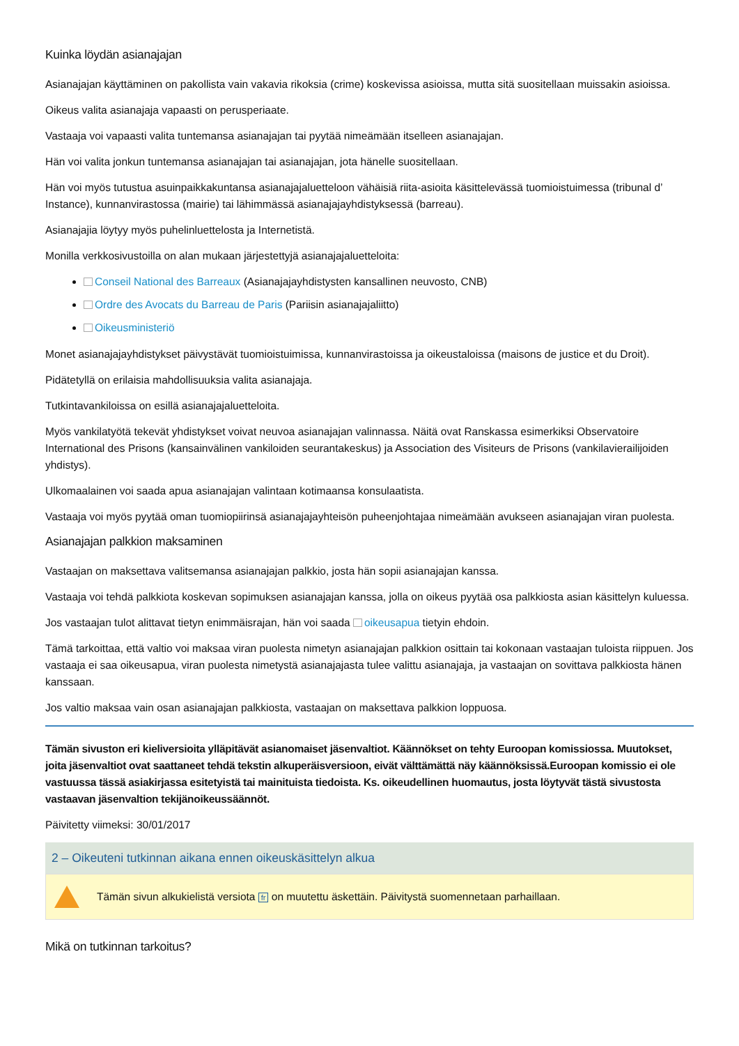Kuinka löydän asianajajan
Asianajajan käyttäminen on pakollista vain vakavia rikoksia (crime) koskevissa asioissa, mutta sitä suositellaan muissakin asioissa.
Oikeus valita asianajaja vapaasti on perusperiaate.
Vastaaja voi vapaasti valita tuntemansa asianajajan tai pyytää nimeämään itselleen asianajajan.
Hän voi valita jonkun tuntemansa asianajajan tai asianajajan, jota hänelle suositellaan.
Hän voi myös tutustua asuinpaikkakuntansa asianajajaluetteloon vähäisiä riita-asioita käsittelevässä tuomioistuimessa (tribunal d’ Instance), kunnanvirastossa (mairie) tai lähimmässä asianajajayhdistyksessä (barreau).
Asianajajia löytyy myös puhelinluettelosta ja Internetistä.
Monilla verkkosivustoilla on alan mukaan järjestettyjä asianajajaluetteloita:
Conseil National des Barreaux (Asianajajayhdistysten kansallinen neuvosto, CNB)
Ordre des Avocats du Barreau de Paris (Pariisin asianajajaliitto)
Oikeusministeriö
Monet asianajajayhdistykset päivystävät tuomioistuimissa, kunnanvirastoissa ja oikeustaloissa (maisons de justice et du Droit).
Pidätetyllä on erilaisia mahdollisuuksia valita asianajaja.
Tutkintavankiloissa on esillä asianajajaluetteloita.
Myös vankilatyötä tekevät yhdistykset voivat neuvoa asianajajan valinnassa. Näitä ovat Ranskassa esimerkiksi Observatoire International des Prisons (kansainvälinen vankiloiden seurantakeskus) ja Association des Visiteurs de Prisons (vankilavierailijoiden yhdistys).
Ulkomaalainen voi saada apua asianajajan valintaan kotimaansa konsulaatista.
Vastaaja voi myös pyytää oman tuomiopiirinsä asianajajayhteisön puheenjohtajaa nimeämään avukseen asianajajan viran puolesta.
Asianajajan palkkion maksaminen
Vastaajan on maksettava valitsemansa asianajajan palkkio, josta hän sopii asianajajan kanssa.
Vastaaja voi tehdä palkkiota koskevan sopimuksen asianajajan kanssa, jolla on oikeus pyytää osa palkkiosta asian käsittelyn kuluessa.
Jos vastaajan tulot alittavat tietyn enimmäisrajan, hän voi saada oikeusapua tietyin ehdoin.
Tämä tarkoittaa, että valtio voi maksaa viran puolesta nimetyn asianajajan palkkion osittain tai kokonaan vastaajan tuloista riippuen. Jos vastaaja ei saa oikeusapua, viran puolesta nimetystä asianajajasta tulee valittu asianajaja, ja vastaajan on sovittava palkkiosta hänen kanssaan.
Jos valtio maksaa vain osan asianajajan palkkiosta, vastaajan on maksettava palkkion loppuosa.
Tämän sivuston eri kieliversioita ylläpitävät asianomaiset jäsenvaltiot. Käännökset on tehty Euroopan komissiossa. Muutokset, joita jäsenvaltiot ovat saattaneet tehdä tekstin alkuperäisversioon, eivät välttämättä näy käännöksissä.Euroopan komissio ei ole vastuussa tässä asiakirjassa esitetyistä tai mainituista tiedoista. Ks. oikeudellinen huomautus, josta löytyvät tästä sivustosta vastaavan jäsenvaltion tekijänoikeussäännöt.
Päivitetty viimeksi: 30/01/2017
2 – Oikeuteni tutkinnan aikana ennen oikeuskäsittelyn alkua
Tämän sivun alkukielistä versiota fr on muutettu äskettäin. Päivitystä suomennetaan parhaillaan.
Mikä on tutkinnan tarkoitus?